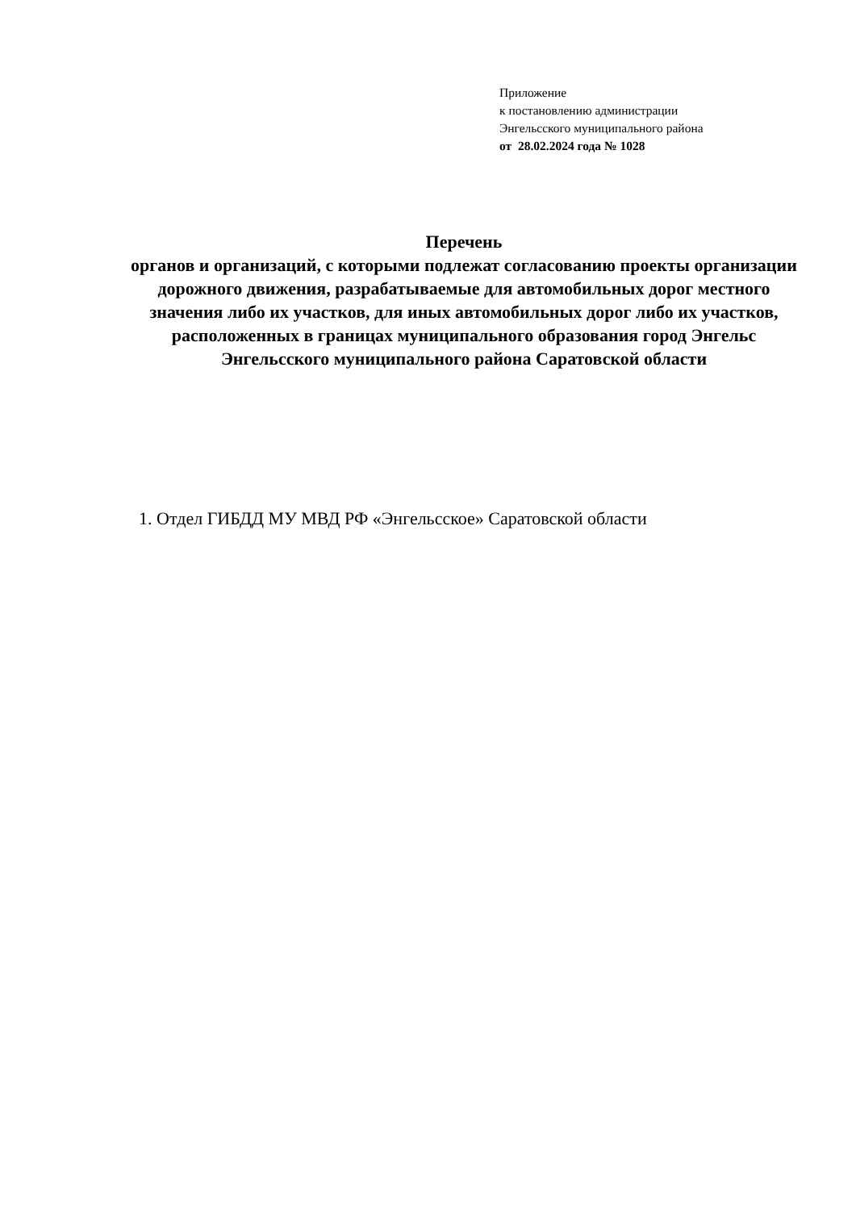Приложение
к постановлению администрации
Энгельсского муниципального района
от 28.02.2024 года № 1028
Перечень
органов и организаций, с которыми подлежат согласованию проекты организации дорожного движения, разрабатываемые для автомобильных дорог местного значения либо их участков, для иных автомобильных дорог либо их участков, расположенных в границах муниципального образования город Энгельс Энгельсского муниципального района Саратовской области
1. Отдел ГИБДД МУ МВД РФ «Энгельсское» Саратовской области